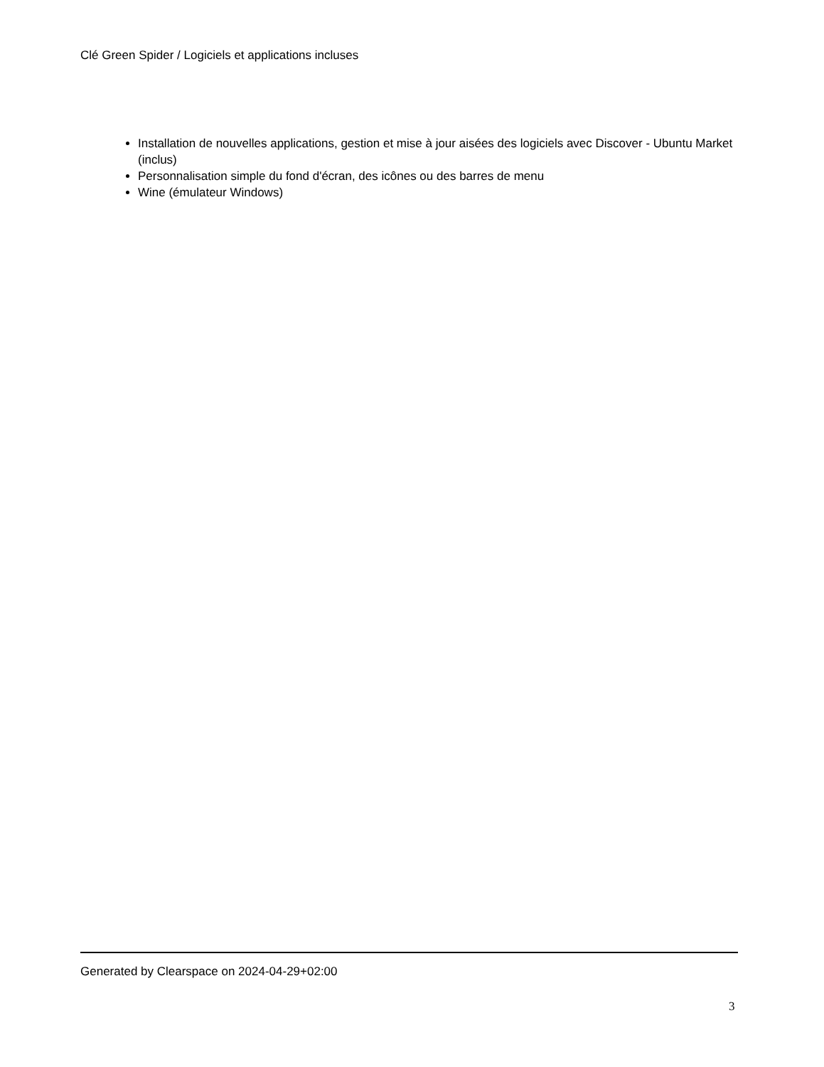Clé Green Spider / Logiciels et applications incluses
Installation de nouvelles applications, gestion et mise à jour aisées des logiciels avec Discover - Ubuntu Market (inclus)
Personnalisation simple du fond d'écran, des icônes ou des barres de menu
Wine (émulateur Windows)
Generated by Clearspace on 2024-04-29+02:00
3